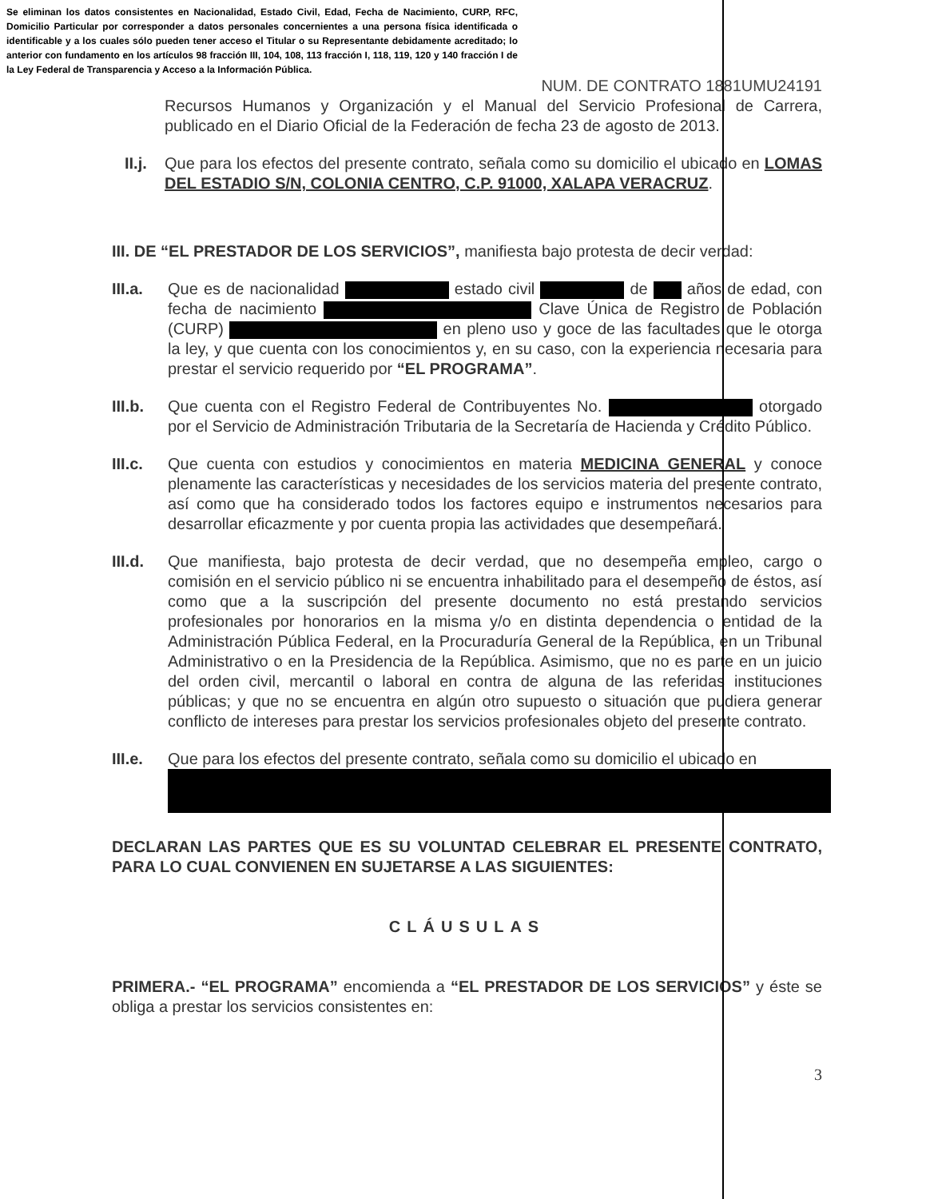Se eliminan los datos consistentes en Nacionalidad, Estado Civil, Edad, Fecha de Nacimiento, CURP, RFC, Domicilio Particular por corresponder a datos personales concernientes a una persona física identificada o identificable y a los cuales sólo pueden tener acceso el Titular o su Representante debidamente acreditado; lo anterior con fundamento en los artículos 98 fracción III, 104, 108, 113 fracción I, 118, 119, 120 y 140 fracción I de la Ley Federal de Transparencia y Acceso a la Información Pública.
NUM. DE CONTRATO 1881UMU24191
Recursos Humanos y Organización y el Manual del Servicio Profesional de Carrera, publicado en el Diario Oficial de la Federación de fecha 23 de agosto de 2013.
II.j. Que para los efectos del presente contrato, señala como su domicilio el ubicado en LOMAS DEL ESTADIO S/N, COLONIA CENTRO, C.P. 91000, XALAPA VERACRUZ.
III. DE “EL PRESTADOR DE LOS SERVICIOS”, manifiesta bajo protesta de decir verdad:
III.a. Que es de nacionalidad estado civil de años de edad, con fecha de nacimiento Clave Única de Registro de Población (CURP) en pleno uso y goce de las facultades que le otorga la ley, y que cuenta con los conocimientos y, en su caso, con la experiencia necesaria para prestar el servicio requerido por “EL PROGRAMA”.
III.b. Que cuenta con el Registro Federal de Contribuyentes No. otorgado por el Servicio de Administración Tributaria de la Secretaría de Hacienda y Crédito Público.
III.c. Que cuenta con estudios y conocimientos en materia MEDICINA GENERAL y conoce plenamente las características y necesidades de los servicios materia del presente contrato, así como que ha considerado todos los factores equipo e instrumentos necesarios para desarrollar eficazmente y por cuenta propia las actividades que desempeñará.
III.d. Que manifiesta, bajo protesta de decir verdad, que no desempeña empleo, cargo o comisión en el servicio público ni se encuentra inhabilitado para el desempeño de éstos, así como que a la suscripción del presente documento no está prestando servicios profesionales por honorarios en la misma y/o en distinta dependencia o entidad de la Administración Pública Federal, en la Procuraduría General de la República, en un Tribunal Administrativo o en la Presidencia de la República. Asimismo, que no es parte en un juicio del orden civil, mercantil o laboral en contra de alguna de las referidas instituciones públicas; y que no se encuentra en algún otro supuesto o situación que pudiera generar conflicto de intereses para prestar los servicios profesionales objeto del presente contrato.
III.e. Que para los efectos del presente contrato, señala como su domicilio el ubicado en
DECLARAN LAS PARTES QUE ES SU VOLUNTAD CELEBRAR EL PRESENTE CONTRATO, PARA LO CUAL CONVIENEN EN SUJETARSE A LAS SIGUIENTES:
CLÁUSULAS
PRIMERA.- “EL PROGRAMA” encomienda a “EL PRESTADOR DE LOS SERVICIOS” y éste se obliga a prestar los servicios consistentes en:
3